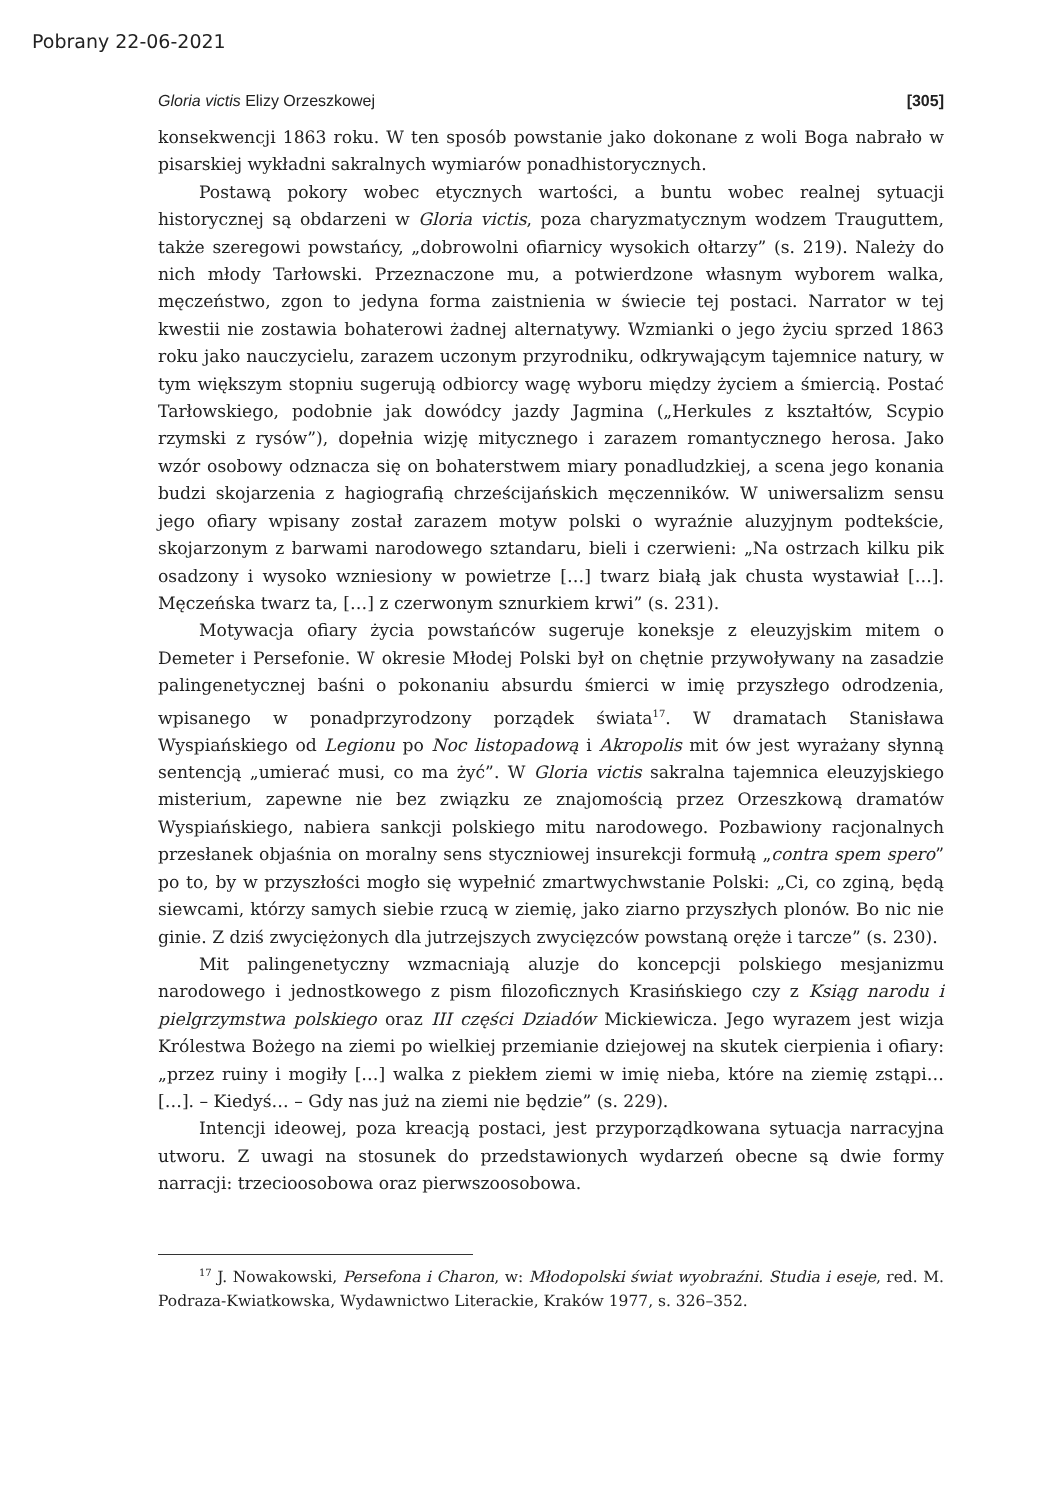Pobrany 22-06-2021
Gloria victis Elizy Orzeszkowej [305]
konsekwencji 1863 roku. W ten sposób powstanie jako dokonane z woli Boga nabrało w pisarskiej wykładni sakralnych wymiarów ponadhistorycznych.
Postawą pokory wobec etycznych wartości, a buntu wobec realnej sytuacji historycznej są obdarzeni w Gloria victis, poza charyzmatycznym wodzem Trauguttem, także szeregowi powstańcy, „dobrowolni ofiarnicy wysokich ołtarzy” (s. 219). Należy do nich młody Tarłowski. Przeznaczone mu, a potwierdzone własnym wyborem walka, męczeństwo, zgon to jedyna forma zaistnienia w świecie tej postaci. Narrator w tej kwestii nie zostawia bohaterowi żadnej alternatywy. Wzmianki o jego życiu sprzed 1863 roku jako nauczycielu, zarazem uczonym przyrodniku, odkrywającym tajemnice natury, w tym większym stopniu sugerują odbiorcy wagę wyboru między życiem a śmiercią. Postać Tarłowskiego, podobnie jak dowódcy jazdy Jagmina („Herkules z kształtów, Scypio rzymski z rysów”), dopełnia wizję mitycznego i zarazem romantycznego herosa. Jako wzór osobowy odznacza się on bohaterstwem miary ponadludzkiej, a scena jego konania budzi skojarzenia z hagiografią chrześcijańskich męczenników. W uniwersalizm sensu jego ofiary wpisany został zarazem motyw polski o wyraźnie aluzyjnym podtekście, skojarzonym z barwami narodowego sztandaru, bieli i czerwieni: „Na ostrzach kilku pik osadzony i wysoko wzniesiony w powietrze […] twarz białą jak chusta wystawiał […]. Męczeńska twarz ta, […] z czerwonym sznurkiem krwi” (s. 231).
Motywacja ofiary życia powstańców sugeruje koneksje z eleuzyjskim mitem o Demeter i Persefonie. W okresie Młodej Polski był on chętnie przywoływany na zasadzie palingenetycznej baśni o pokonaniu absurdu śmierci w imię przyszłego odrodzenia, wpisanego w ponadprzyrodzony porządek świata<sup>17</sup>. W dramatach Stanisława Wyspiańskiego od Legionu po Noc listopadową i Akropolis mit ów jest wyrażany słynną sentencją „umierać musi, co ma żyć”. W Gloria victis sakralna tajemnica eleuzyjskiego misterium, zapewne nie bez związku ze znajomością przez Orzeszkową dramatów Wyspiańskiego, nabiera sankcji polskiego mitu narodowego. Pozbawiony racjonalnych przesłanek objaśnia on moralny sens styczniowej insurekcji formułą „contra spem spero” po to, by w przyszłości mogło się wypełnić zmartwychwstanie Polski: „Ci, co zginą, będą siewcami, którzy samych siebie rzucą w ziemię, jako ziarno przyszłych plonów. Bo nic nie ginie. Z dziś zwyciężonych dla jutrzejszych zwycięzców powstaną oręże i tarcze” (s. 230).
Mit palingenetyczny wzmacniają aluzje do koncepcji polskiego mesjanizmu narodowego i jednostkowego z pism filozoficznych Krasińskiego czy z Ksiąg narodu i pielgrzymstwa polskiego oraz III części Dziadów Mickiewicza. Jego wyrazem jest wizja Królestwa Bożego na ziemi po wielkiej przemianie dziejowej na skutek cierpienia i ofiary: „przez ruiny i mogiły […] walka z piekłem ziemi w imię nieba, które na ziemię zstąpi… […]. – Kiedyś… – Gdy nas już na ziemi nie będzie” (s. 229).
Intencji ideowej, poza kreacją postaci, jest przyporządkowana sytuacja narracyjna utworu. Z uwagi na stosunek do przedstawionych wydarzeń obecne są dwie formy narracji: trzecioosobowa oraz pierwszoosobowa.
<sup>17</sup> J. Nowakowski, Persefona i Charon, w: Młodopolski świat wyobraźni. Studia i eseje, red. M. Podraza-Kwiatkowska, Wydawnictwo Literackie, Kraków 1977, s. 326–352.